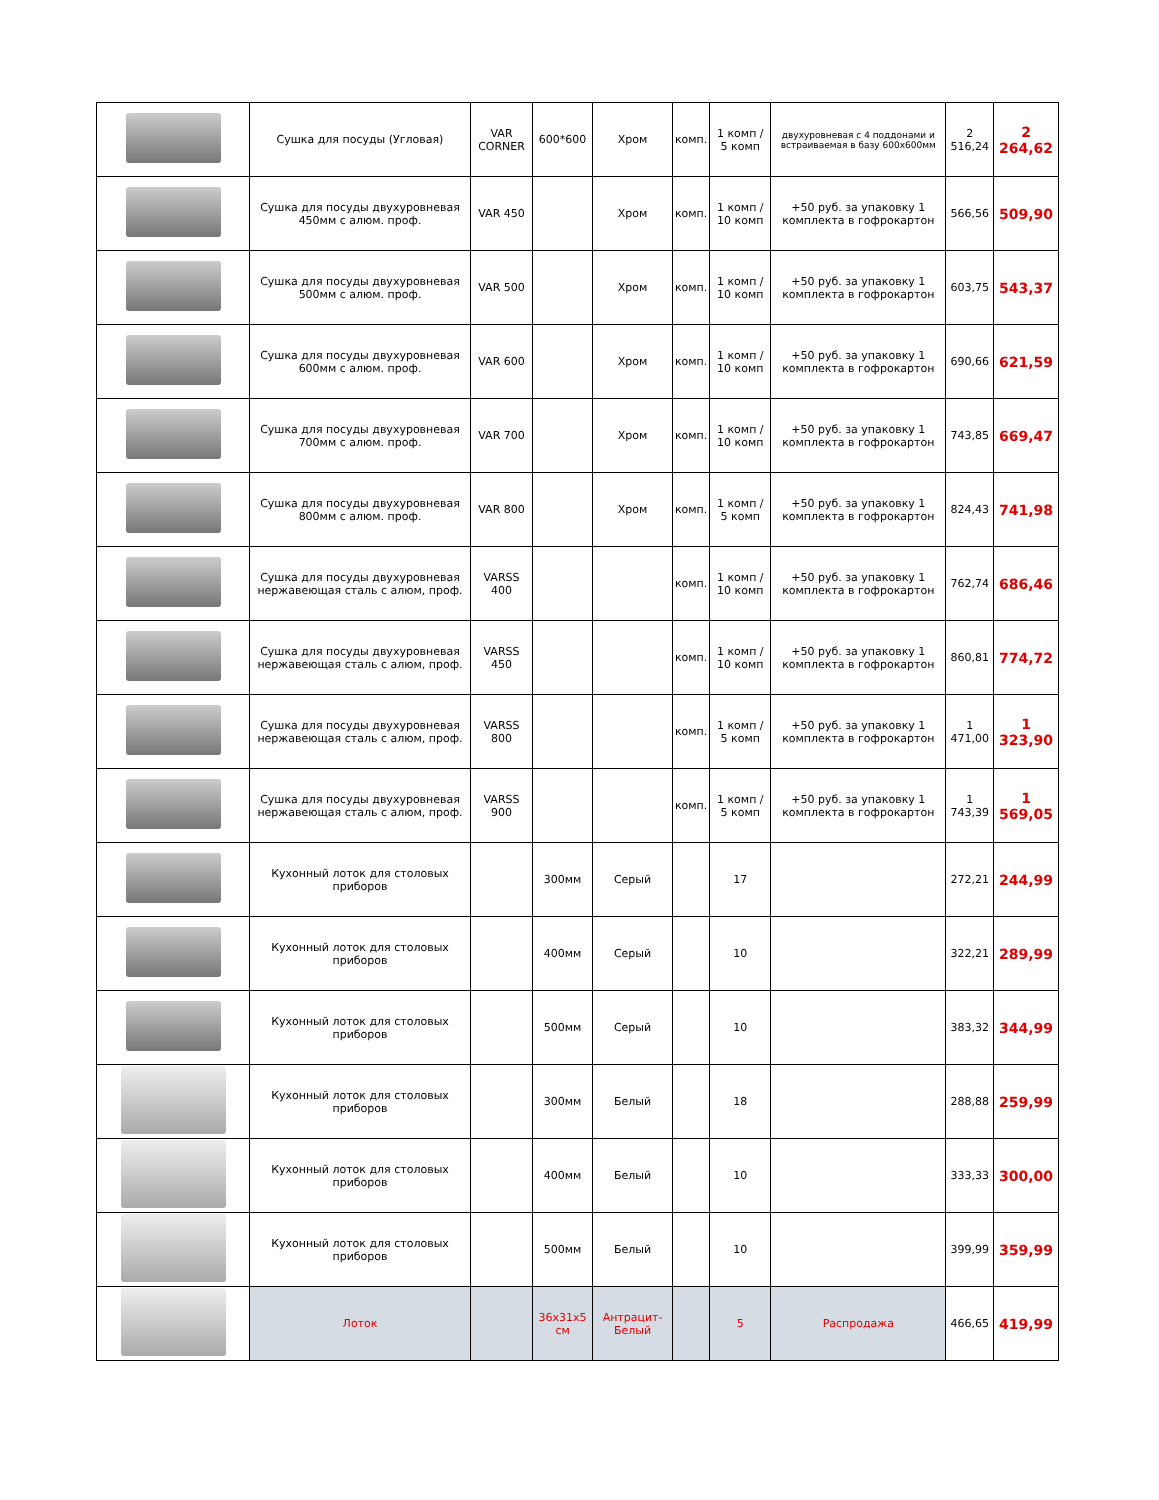| | Сушка для посуды (Угловая) | VAR CORNER | 600*600 | Хром | комп. | 1 комп / 5 комп | двухуровневая с 4 поддонами и встраиваемая в базу 600х600мм | 2 516,24 | 2 264,62 |
| | Сушка для посуды двухуровневая 450мм с алюм. проф. | VAR 450 | | Хром | комп. | 1 комп / 10 комп | +50 руб. за упаковку 1 комплекта в гофрокартон | 566,56 | 509,90 |
| | Сушка для посуды двухуровневая 500мм с алюм. проф. | VAR 500 | | Хром | комп. | 1 комп / 10 комп | +50 руб. за упаковку 1 комплекта в гофрокартон | 603,75 | 543,37 |
| | Сушка для посуды двухуровневая 600мм с алюм. проф. | VAR 600 | | Хром | комп. | 1 комп / 10 комп | +50 руб. за упаковку 1 комплекта в гофрокартон | 690,66 | 621,59 |
| | Сушка для посуды двухуровневая 700мм с алюм. проф. | VAR 700 | | Хром | комп. | 1 комп / 10 комп | +50 руб. за упаковку 1 комплекта в гофрокартон | 743,85 | 669,47 |
| | Сушка для посуды двухуровневая 800мм с алюм. проф. | VAR 800 | | Хром | комп. | 1 комп / 5 комп | +50 руб. за упаковку 1 комплекта в гофрокартон | 824,43 | 741,98 |
| | Сушка для посуды двухуровневая нержавеющая сталь с алюм, проф. | VARSS 400 | | | комп. | 1 комп / 10 комп | +50 руб. за упаковку 1 комплекта в гофрокартон | 762,74 | 686,46 |
| | Сушка для посуды двухуровневая нержавеющая сталь с алюм, проф. | VARSS 450 | | | комп. | 1 комп / 10 комп | +50 руб. за упаковку 1 комплекта в гофрокартон | 860,81 | 774,72 |
| | Сушка для посуды двухуровневая нержавеющая сталь с алюм, проф. | VARSS 800 | | | комп. | 1 комп / 5 комп | +50 руб. за упаковку 1 комплекта в гофрокартон | 1 471,00 | 1 323,90 |
| | Сушка для посуды двухуровневая нержавеющая сталь с алюм, проф. | VARSS 900 | | | комп. | 1 комп / 5 комп | +50 руб. за упаковку 1 комплекта в гофрокартон | 1 743,39 | 1 569,05 |
| | Кухонный лоток для столовых приборов | | 300мм | Серый | | 17 | | 272,21 | 244,99 |
| | Кухонный лоток для столовых приборов | | 400мм | Серый | | 10 | | 322,21 | 289,99 |
| | Кухонный лоток для столовых приборов | | 500мм | Серый | | 10 | | 383,32 | 344,99 |
| | Кухонный лоток для столовых приборов | | 300мм | Белый | | 18 | | 288,88 | 259,99 |
| | Кухонный лоток для столовых приборов | | 400мм | Белый | | 10 | | 333,33 | 300,00 |
| | Кухонный лоток для столовых приборов | | 500мм | Белый | | 10 | | 399,99 | 359,99 |
| | Лоток | | 36x31x5 см | Антрацит-Белый | | 5 | Распродажа | 466,65 | 419,99 |